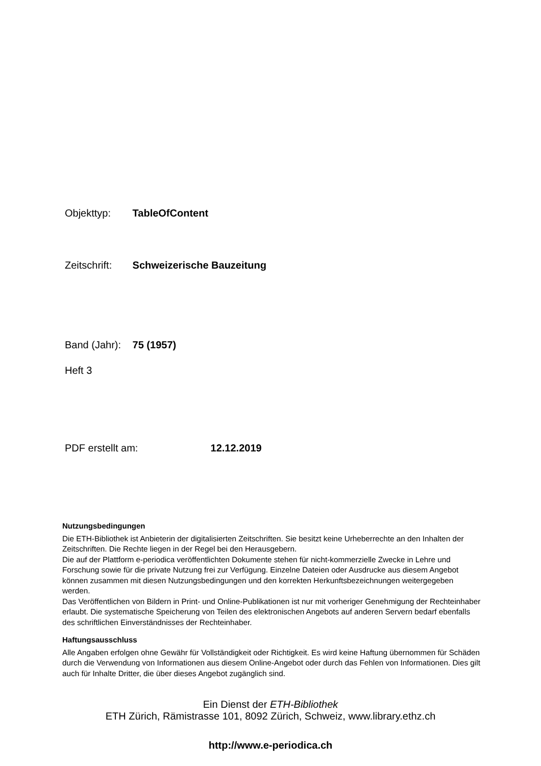Objekttyp: TableOfContent
Zeitschrift: Schweizerische Bauzeitung
Band (Jahr): 75 (1957)
Heft 3
PDF erstellt am: 12.12.2019
Nutzungsbedingungen
Die ETH-Bibliothek ist Anbieterin der digitalisierten Zeitschriften. Sie besitzt keine Urheberrechte an den Inhalten der Zeitschriften. Die Rechte liegen in der Regel bei den Herausgebern.
Die auf der Plattform e-periodica veröffentlichten Dokumente stehen für nicht-kommerzielle Zwecke in Lehre und Forschung sowie für die private Nutzung frei zur Verfügung. Einzelne Dateien oder Ausdrucke aus diesem Angebot können zusammen mit diesen Nutzungsbedingungen und den korrekten Herkunftsbezeichnungen weitergegeben werden.
Das Veröffentlichen von Bildern in Print- und Online-Publikationen ist nur mit vorheriger Genehmigung der Rechteinhaber erlaubt. Die systematische Speicherung von Teilen des elektronischen Angebots auf anderen Servern bedarf ebenfalls des schriftlichen Einverständnisses der Rechteinhaber.
Haftungsausschluss
Alle Angaben erfolgen ohne Gewähr für Vollständigkeit oder Richtigkeit. Es wird keine Haftung übernommen für Schäden durch die Verwendung von Informationen aus diesem Online-Angebot oder durch das Fehlen von Informationen. Dies gilt auch für Inhalte Dritter, die über dieses Angebot zugänglich sind.
Ein Dienst der ETH-Bibliothek
ETH Zürich, Rämistrasse 101, 8092 Zürich, Schweiz, www.library.ethz.ch
http://www.e-periodica.ch